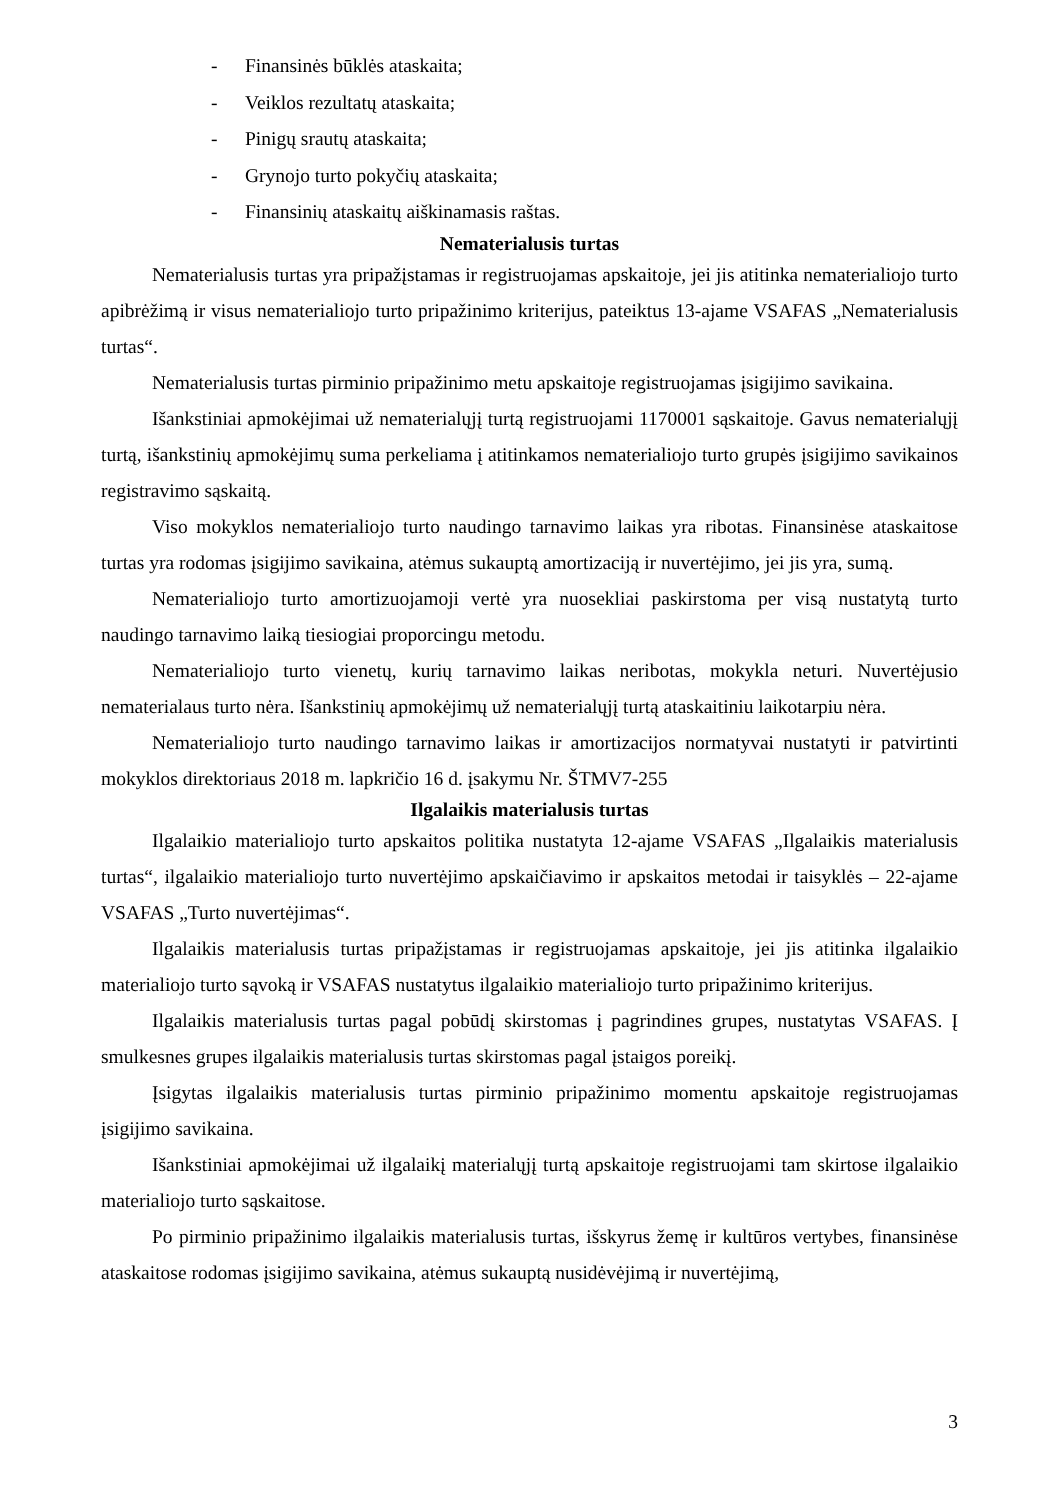- Finansinės būklės ataskaita;
- Veiklos rezultatų ataskaita;
- Pinigų srautų ataskaita;
- Grynojo turto pokyčių ataskaita;
- Finansinių ataskaitų aiškinamasis raštas.
Nematerialusis turtas
Nematerialusis turtas yra pripažįstamas ir registruojamas apskaitoje, jei jis atitinka nematerialiojo turto apibrėžimą ir visus nematerialiojo turto pripažinimo kriterijus, pateiktus 13-ajame VSAFAS „Nematerialusis turtas“.
Nematerialusis turtas pirminio pripažinimo metu apskaitoje registruojamas įsigijimo savikaina.
Išankstiniai apmokėjimai už nematerialųjį turtą registruojami 1170001 sąskaitoje. Gavus nematerialųjį turtą, išankstinių apmokėjimų suma perkeliama į atitinkamos nematerialiojo turto grupės įsigijimo savikainos registravimo sąskaitą.
Viso mokyklos nematerialiojo turto naudingo tarnavimo laikas yra ribotas. Finansinėse ataskaitose turtas yra rodomas įsigijimo savikaina, atėmus sukauptą amortizaciją ir nuvertėjimo, jei jis yra, sumą.
Nematerialiojo turto amortizuojamoji vertė yra nuosekliai paskirstoma per visą nustatytą turto naudingo tarnavimo laiką tiesiogiai proporcingu metodu.
Nematerialiojo turto vienetų, kurių tarnavimo laikas neribotas, mokykla neturi. Nuvertėjusio nematerialaus turto nėra. Išankstinių apmokėjimų už nematerialųjį turtą ataskaitiniu laikotarpiu nėra.
Nematerialiojo turto naudingo tarnavimo laikas ir amortizacijos normatyvai nustatyti ir patvirtinti mokyklos direktoriaus 2018 m. lapkričio 16 d. įsakymu Nr. ŠTMV7-255
Ilgalaikis materialusis turtas
Ilgalaikio materialiojo turto apskaitos politika nustatyta 12-ajame VSAFAS „Ilgalaikis materialusis turtas“, ilgalaikio materialiojo turto nuvertėjimo apskaičiavimo ir apskaitos metodai ir taisyklės – 22-ajame VSAFAS „Turto nuvertėjimas“.
Ilgalaikis materialusis turtas pripažįstamas ir registruojamas apskaitoje, jei jis atitinka ilgalaikio materialiojo turto sąvoką ir VSAFAS nustatytus ilgalaikio materialiojo turto pripažinimo kriterijus.
Ilgalaikis materialusis turtas pagal pobūdį skirstomas į pagrindines grupes, nustatytas VSAFAS. Į smulkesnes grupes ilgalaikis materialusis turtas skirstomas pagal įstaigos poreikį.
Įsigytas ilgalaikis materialusis turtas pirminio pripažinimo momentu apskaitoje registruojamas įsigijimo savikaina.
Išankstiniai apmokėjimai už ilgalaikį materialųjį turtą apskaitoje registruojami tam skirtose ilgalaikio materialiojo turto sąskaitose.
Po pirminio pripažinimo ilgalaikis materialusis turtas, išskyrus žemę ir kultūros vertybes, finansinėse ataskaitose rodomas įsigijimo savikaina, atėmus sukauptą nusidėvėjimą ir nuvertėjimą,
3